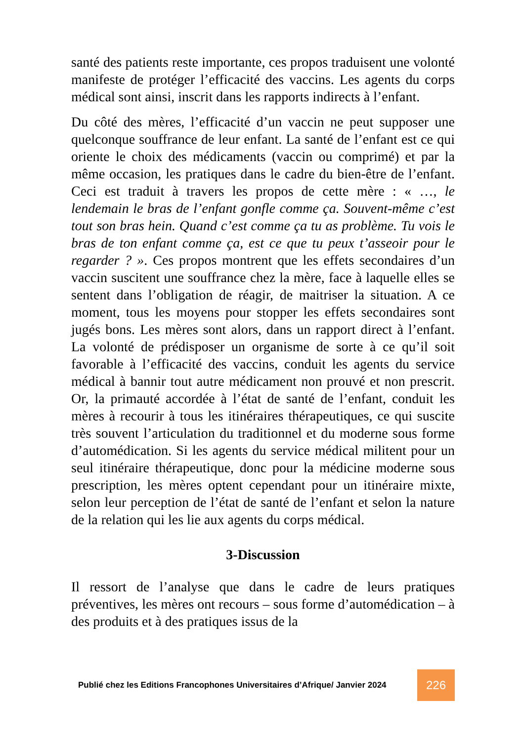santé des patients reste importante, ces propos traduisent une volonté manifeste de protéger l’efficacité des vaccins. Les agents du corps médical sont ainsi, inscrit dans les rapports indirects à l’enfant.
Du côté des mères, l’efficacité d’un vaccin ne peut supposer une quelconque souffrance de leur enfant. La santé de l’enfant est ce qui oriente le choix des médicaments (vaccin ou comprimé) et par la même occasion, les pratiques dans le cadre du bien-être de l’enfant. Ceci est traduit à travers les propos de cette mère : « …, le lendemain le bras de l’enfant gonfle comme ça. Souvent-même c’est tout son bras hein. Quand c’est comme ça tu as problème. Tu vois le bras de ton enfant comme ça, est ce que tu peux t’asseoir pour le regarder ? ». Ces propos montrent que les effets secondaires d’un vaccin suscitent une souffrance chez la mère, face à laquelle elles se sentent dans l’obligation de réagir, de maitriser la situation. A ce moment, tous les moyens pour stopper les effets secondaires sont jugés bons. Les mères sont alors, dans un rapport direct à l’enfant. La volonté de prédisposer un organisme de sorte à ce qu’il soit favorable à l’efficacité des vaccins, conduit les agents du service médical à bannir tout autre médicament non prouvé et non prescrit. Or, la primauté accordée à l’état de santé de l’enfant, conduit les mères à recourir à tous les itinéraires thérapeutiques, ce qui suscite très souvent l’articulation du traditionnel et du moderne sous forme d’automédication. Si les agents du service médical militent pour un seul itinéraire thérapeutique, donc pour la médicine moderne sous prescription, les mères optent cependant pour un itinéraire mixte, selon leur perception de l’état de santé de l’enfant et selon la nature de la relation qui les lie aux agents du corps médical.
3-Discussion
Il ressort de l’analyse que dans le cadre de leurs pratiques préventives, les mères ont recours – sous forme d’automédication – à des produits et à des pratiques issus de la
Publié chez les Editions Francophones Universitaires d’Afrique/ Janvier 2024
226